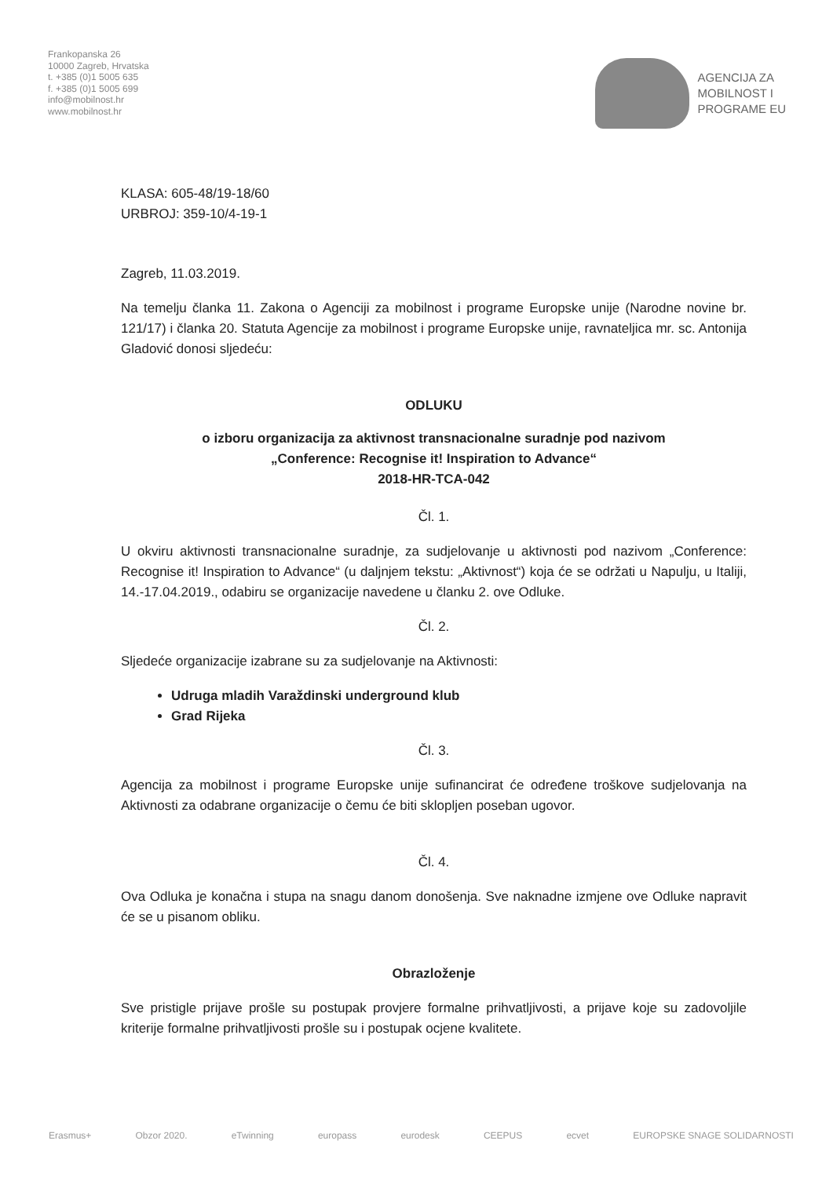Frankopanska 26
10000 Zagreb, Hrvatska
t. +385 (0)1 5005 635
f. +385 (0)1 5005 699
info@mobilnost.hr
www.mobilnost.hr
AGENCIJA ZA
MOBILNOST I
PROGRAME EU
KLASA: 605-48/19-18/60
URBROJ: 359-10/4-19-1
Zagreb, 11.03.2019.
Na temelju članka 11. Zakona o Agenciji za mobilnost i programe Europske unije (Narodne novine br. 121/17) i članka 20. Statuta Agencije za mobilnost i programe Europske unije, ravnateljica mr. sc. Antonija Gladović donosi sljedeću:
ODLUKU
o izboru organizacija za aktivnost transnacionalne suradnje pod nazivom
„Conference: Recognise it! Inspiration to Advance“
2018-HR-TCA-042
Čl. 1.
U okviru aktivnosti transnacionalne suradnje, za sudjelovanje u aktivnosti pod nazivom „Conference: Recognise it! Inspiration to Advance“ (u daljnjem tekstu: „Aktivnost“) koja će se održati u Napulju, u Italiji, 14.-17.04.2019., odabiru se organizacije navedene u članku 2. ove Odluke.
Čl. 2.
Sljedeće organizacije izabrane su za sudjelovanje na Aktivnosti:
Udruga mladih Varaždinski underground klub
Grad Rijeka
Čl. 3.
Agencija za mobilnost i programe Europske unije sufinancirat će određene troškove sudjelovanja na Aktivnosti za odabrane organizacije o čemu će biti sklopljen poseban ugovor.
Čl. 4.
Ova Odluka je konačna i stupa na snagu danom donošenja. Sve naknadne izmjene ove Odluke napravit će se u pisanom obliku.
Obrazloženje
Sve pristigle prijave prošle su postupak provjere formalne prihvatljivosti, a prijave koje su zadovoljile kriterije formalne prihvatljivosti prošle su i postupak ocjene kvalitete.
Erasmus+ Obzor 2020. eTwinning europass eurodesk CEEPUS ecvet EUROPSKE SNAGE SOLIDARNOSTI